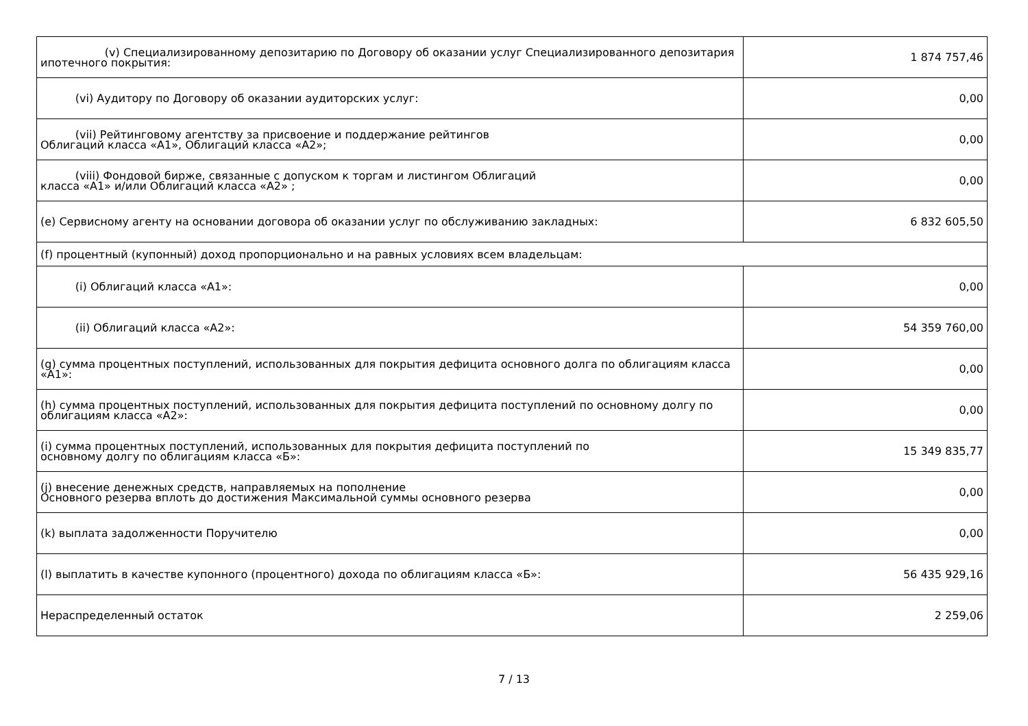| (v) Специализированному депозитарию по Договору об оказании услуг Специализированного депозитария ипотечного покрытия: | 1 874 757,46 |
| (vi) Аудитору по Договору об оказании аудиторских услуг: | 0,00 |
| (vii) Рейтинговому агентству за присвоение и поддержание рейтингов Облигаций класса «А1», Облигаций класса «А2»; | 0,00 |
| (viii) Фондовой бирже, связанные с допуском к торгам и листингом Облигаций класса «А1» и/или Облигаций класса «А2» ; | 0,00 |
| (e) Сервисному агенту на основании договора об оказании услуг по обслуживанию закладных: | 6 832 605,50 |
| (f) процентный (купонный) доход пропорционально и на равных условиях всем владельцам: | |
| (i) Облигаций класса «А1»: | 0,00 |
| (ii) Облигаций класса «А2»: | 54 359 760,00 |
| (g) сумма процентных поступлений, использованных для покрытия дефицита основного долга по облигациям класса «А1»: | 0,00 |
| (h) сумма процентных поступлений, использованных для покрытия дефицита поступлений по основному долгу по облигациям класса «А2»: | 0,00 |
| (i) сумма процентных поступлений, использованных для покрытия дефицита поступлений по основному долгу по облигациям класса «Б»: | 15 349 835,77 |
| (j) внесение денежных средств, направляемых на пополнение Основного резерва вплоть до достижения Максимальной суммы основного резерва | 0,00 |
| (k) выплата задолженности Поручителю | 0,00 |
| (l) выплатить в качестве купонного (процентного) дохода по облигациям класса «Б»: | 56 435 929,16 |
| Нераспределенный остаток | 2 259,06 |
7 / 13